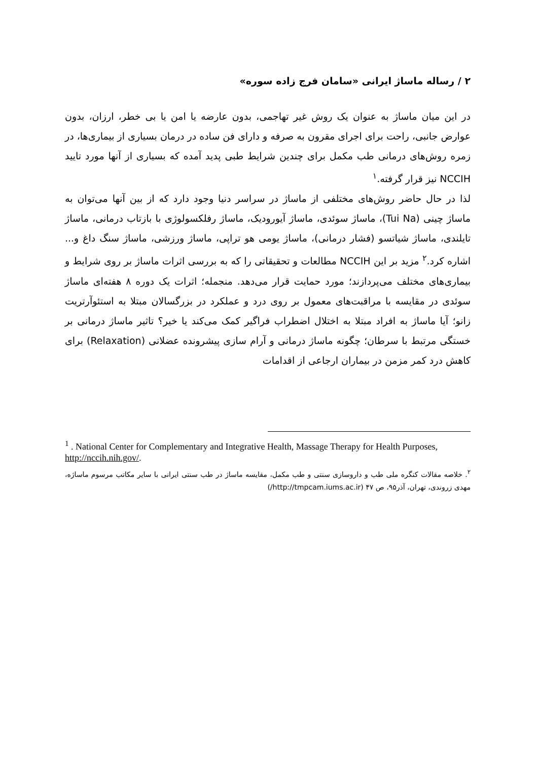۲ / رساله ماساژ ایرانی «سامان فرج زاده سوره»
در این میان ماساژ به عنوان یک روش غیر تهاجمی، بدون عارضه یا امن یا بی خطر، ارزان، بدون عوارض جانبی، راحت برای اجرای مقرون به صرفه و دارای فن ساده در درمان بسیاری از بیماری‌ها، در زمره روش‌های درمانی طب مکمل برای چندین شرایط طبی پدید آمده که بسیاری از آنها مورد تایید NCCIH نیز قرار گرفته.<sup>۱</sup>
لذا در حال حاضر روش‌های مختلفی از ماساژ در سراسر دنیا وجود دارد که از بین آنها می‌توان به ماساژ چینی (Tui Na)، ماساژ سوئدی، ماساژ آیورودیک، ماساژ رفلکسولوژی با بازتاب درمانی، ماساژ تایلندی، ماساژ شیاتسو (فشار درمانی)، ماساژ یومی هو تراپی، ماساژ ورزشی، ماساژ سنگ داغ و... اشاره کرد.<sup>۲</sup> مزید بر این NCCIH مطالعات و تحقیقاتی را که به بررسی اثرات ماساژ بر روی شرایط و بیماری‌های مختلف می‌پردازند؛ مورد حمایت قرار می‌دهد. منجمله؛ اثرات یک دوره ۸ هفته‌ای ماساژ سوئدی در مقایسه با مراقبت‌های معمول بر روی درد و عملکرد در بزرگسالان مبتلا به استئوآرتریت زانو؛ آیا ماساژ به افراد مبتلا به اختلال اضطراب فراگیر کمک می‌کند یا خیر؟ تاثیر ماساژ درمانی بر خستگی مرتبط با سرطان؛ چگونه ماساژ درمانی و آرام سازی پیشرونده عضلانی (Relaxation) برای کاهش درد کمر مزمن در بیماران ارجاعی از اقدامات
<sup>1</sup> . National Center for Complementary and Integrative Health, Massage Therapy for Health Purposes, http://nccih.nih.gov/.
<sup>۲</sup>. خلاصه مقالات کنگره ملی طب و داروسازی سنتی و طب مکمل، مقایسه ماساژ در طب سنتی ایرانی با سایر مکاتب مرسوم ماساژه، مهدی زروندی، تهران، آذر۹۵، ص ۴۷ (http://tmpcam.iums.ac.ir/)